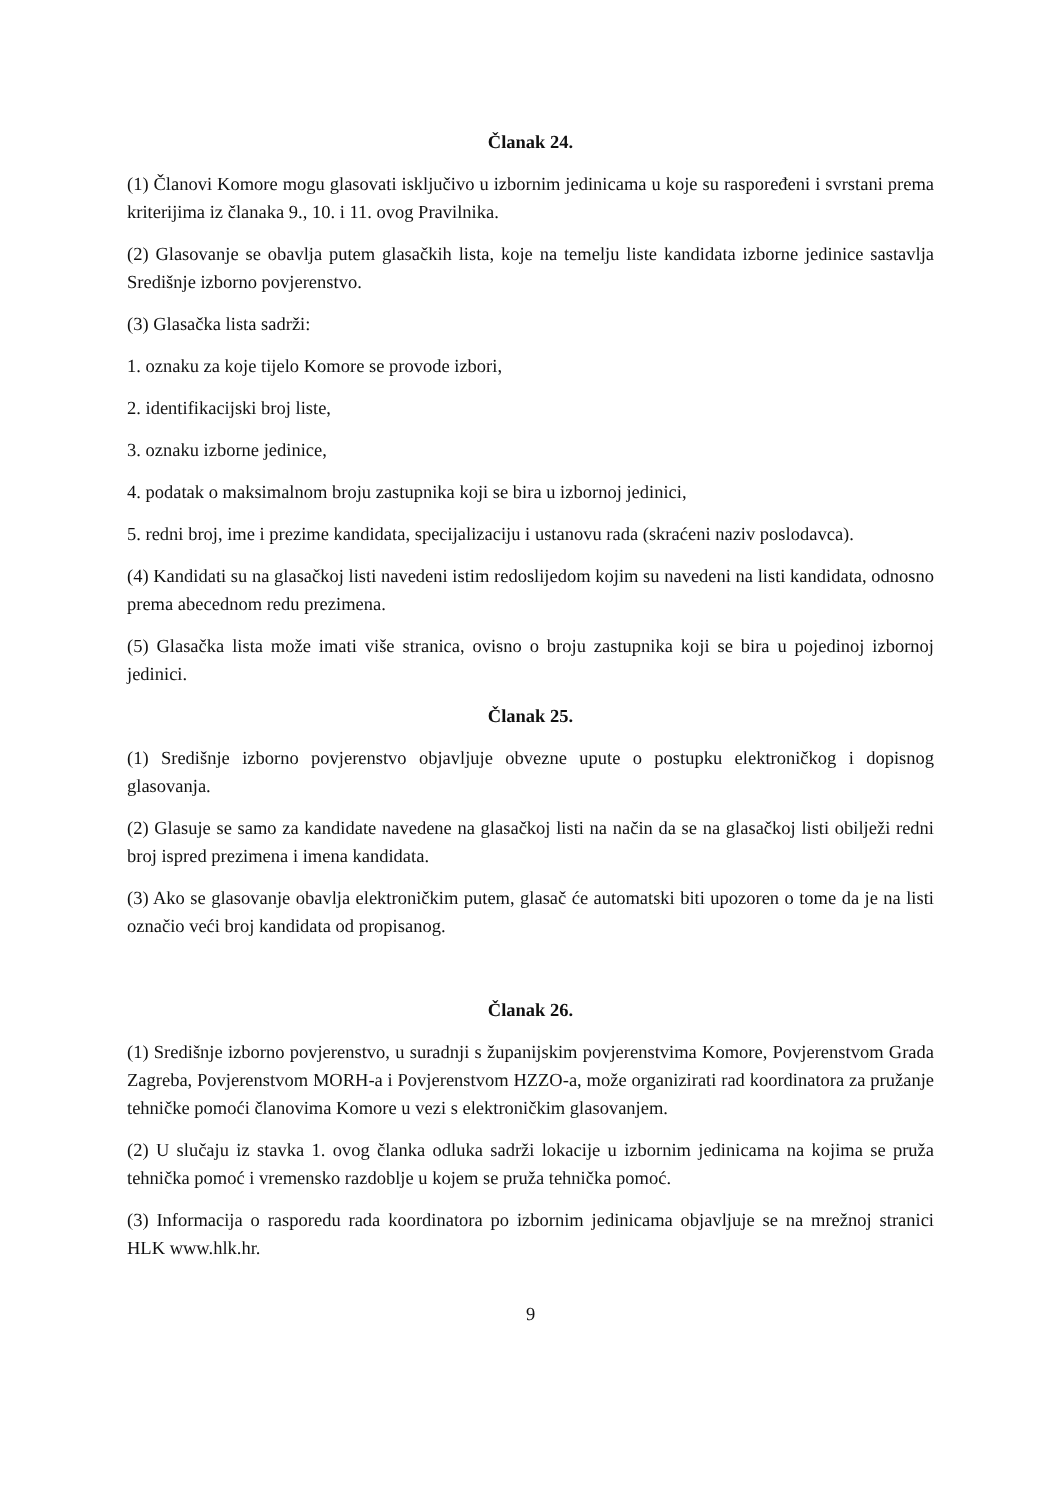Članak 24.
(1) Članovi Komore mogu glasovati isključivo u izbornim jedinicama u koje su raspoređeni i svrstani prema kriterijima iz članaka 9., 10. i 11. ovog Pravilnika.
(2) Glasovanje se obavlja putem glasačkih lista, koje na temelju liste kandidata izborne jedinice sastavlja Središnje izborno povjerenstvo.
(3) Glasačka lista sadrži:
1. oznaku za koje tijelo Komore se provode izbori,
2. identifikacijski broj liste,
3. oznaku izborne jedinice,
4. podatak o maksimalnom broju zastupnika koji se bira u izbornoj jedinici,
5. redni broj, ime i prezime kandidata, specijalizaciju i ustanovu rada (skraćeni naziv poslodavca).
(4) Kandidati su na glasačkoj listi navedeni istim redoslijedom kojim su navedeni na listi kandidata, odnosno prema abecednom redu prezimena.
(5) Glasačka lista može imati više stranica, ovisno o broju zastupnika koji se bira u pojedinoj izbornoj jedinici.
Članak 25.
(1) Središnje izborno povjerenstvo objavljuje obvezne upute o postupku elektroničkog i dopisnog glasovanja.
(2) Glasuje se samo za kandidate navedene na glasačkoj listi na način da se na glasačkoj listi obilježi redni broj ispred prezimena i imena kandidata.
(3) Ako se glasovanje obavlja elektroničkim putem, glasač će automatski biti upozoren o tome da je na listi označio veći broj kandidata od propisanog.
Članak 26.
(1) Središnje izborno povjerenstvo, u suradnji s županijskim povjerenstvima Komore, Povjerenstvom Grada Zagreba, Povjerenstvom MORH-a i Povjerenstvom HZZO-a, može organizirati rad koordinatora za pružanje tehničke pomoći članovima Komore u vezi s elektroničkim glasovanjem.
(2) U slučaju iz stavka 1. ovog članka odluka sadrži lokacije u izbornim jedinicama na kojima se pruža tehnička pomoć i vremensko razdoblje u kojem se pruža tehnička pomoć.
(3) Informacija o rasporedu rada koordinatora po izbornim jedinicama objavljuje se na mrežnoj stranici HLK www.hlk.hr.
9